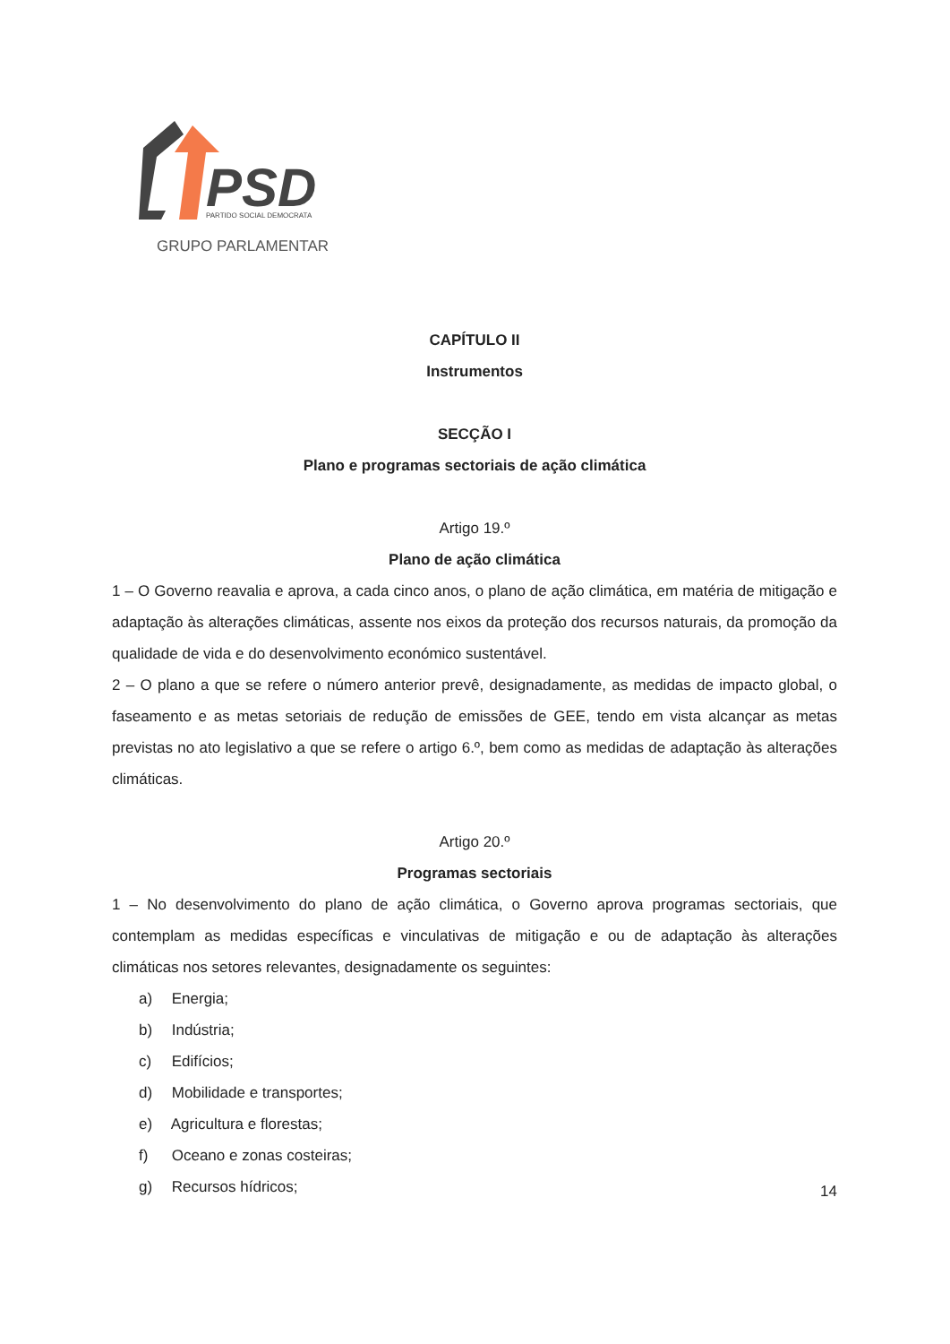PSD
PARTIDO SOCIAL DEMOCRATA
GRUPO PARLAMENTAR
CAPÍTULO II
Instrumentos
SECÇÃO I
Plano e programas sectoriais de ação climática
Artigo 19.º
Plano de ação climática
1 – O Governo reavalia e aprova, a cada cinco anos, o plano de ação climática, em matéria de mitigação e adaptação às alterações climáticas, assente nos eixos da proteção dos recursos naturais, da promoção da qualidade de vida e do desenvolvimento económico sustentável.
2 – O plano a que se refere o número anterior prevê, designadamente, as medidas de impacto global, o faseamento e as metas setoriais de redução de emissões de GEE, tendo em vista alcançar as metas previstas no ato legislativo a que se refere o artigo 6.º, bem como as medidas de adaptação às alterações climáticas.
Artigo 20.º
Programas sectoriais
1 – No desenvolvimento do plano de ação climática, o Governo aprova programas sectoriais, que contemplam as medidas específicas e vinculativas de mitigação e ou de adaptação às alterações climáticas nos setores relevantes, designadamente os seguintes:
a) Energia;
b) Indústria;
c) Edifícios;
d) Mobilidade e transportes;
e) Agricultura e florestas;
f) Oceano e zonas costeiras;
g) Recursos hídricos;
14